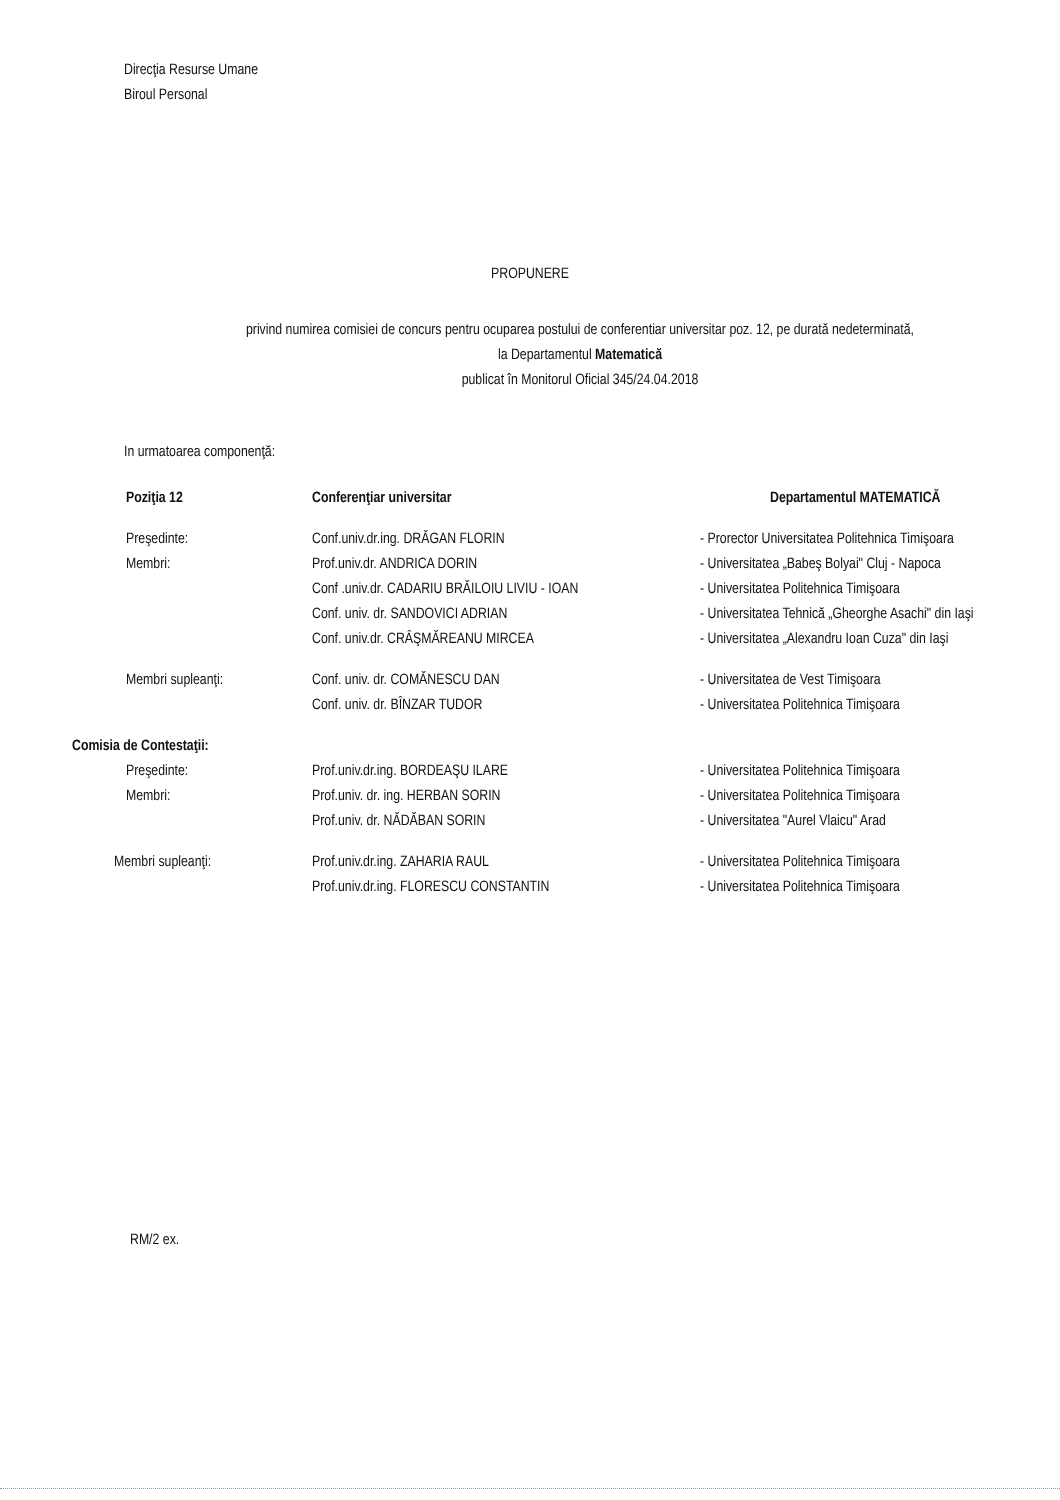Direcţia Resurse Umane
Biroul Personal
PROPUNERE
privind numirea comisiei de concurs pentru ocuparea postului de conferentiar universitar poz. 12, pe durată nedeterminată,
la Departamentul Matematică
publicat în Monitorul Oficial 345/24.04.2018
In urmatoarea componenţă:
| Poziţia 12 | Conferenţiar universitar | Departamentul MATEMATICĂ |
| Preşedinte: | Conf.univ.dr.ing. DRĂGAN FLORIN | - Prorector Universitatea Politehnica Timişoara |
| Membri: | Prof.univ.dr. ANDRICA DORIN | - Universitatea „Babeş Bolyai" Cluj - Napoca |
| | Conf .univ.dr. CADARIU BRĂILOIU LIVIU - IOAN | - Universitatea Politehnica Timişoara |
| | Conf. univ. dr. SANDOVICI ADRIAN | - Universitatea Tehnică „Gheorghe Asachi" din Iaşi |
| | Conf. univ.dr. CRÂŞMĂREANU MIRCEA | - Universitatea „Alexandru Ioan Cuza" din Iaşi |
| Membri supleanţi: | Conf. univ. dr. COMĂNESCU DAN | - Universitatea de Vest Timişoara |
| | Conf. univ. dr. BÎNZAR TUDOR | - Universitatea Politehnica Timişoara |
| Comisia de Contestaţii: | | |
| Preşedinte: | Prof.univ.dr.ing. BORDEAŞU ILARE | - Universitatea Politehnica Timişoara |
| Membri: | Prof.univ. dr. ing. HERBAN SORIN | - Universitatea Politehnica Timişoara |
| | Prof.univ. dr. NĂDĂBAN SORIN | - Universitatea "Aurel Vlaicu" Arad |
| Membri supleanţi: | Prof.univ.dr.ing. ZAHARIA RAUL | - Universitatea Politehnica Timişoara |
| | Prof.univ.dr.ing. FLORESCU CONSTANTIN | - Universitatea Politehnica Timişoara |
RM/2 ex.